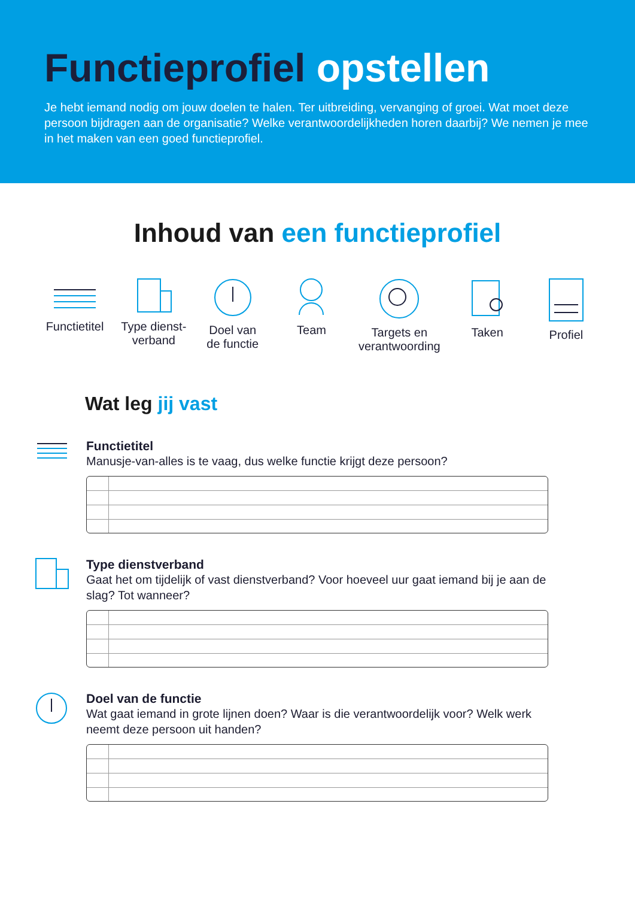Functieprofiel opstellen
Je hebt iemand nodig om jouw doelen te halen. Ter uitbreiding, vervanging of groei. Wat moet deze persoon bijdragen aan de organisatie? Welke verantwoordelijkheden horen daarbij? We nemen je mee in het maken van een goed functieprofiel.
Inhoud van een functieprofiel
Functietitel
Type dienst-
verband
Doel van
de functie
Team Targets en verantwoording
Taken Profiel
Wat leg jij vast
Functietitel
Manusje-van-alles is te vaag, dus welke functie krijgt deze persoon?
Type dienstverband
Gaat het om tijdelijk of vast dienstverband? Voor hoeveel uur gaat iemand bij je aan de slag? Tot wanneer?
Doel van de functie
Wat gaat iemand in grote lijnen doen? Waar is die verantwoordelijk voor? Welk werk neemt deze persoon uit handen?